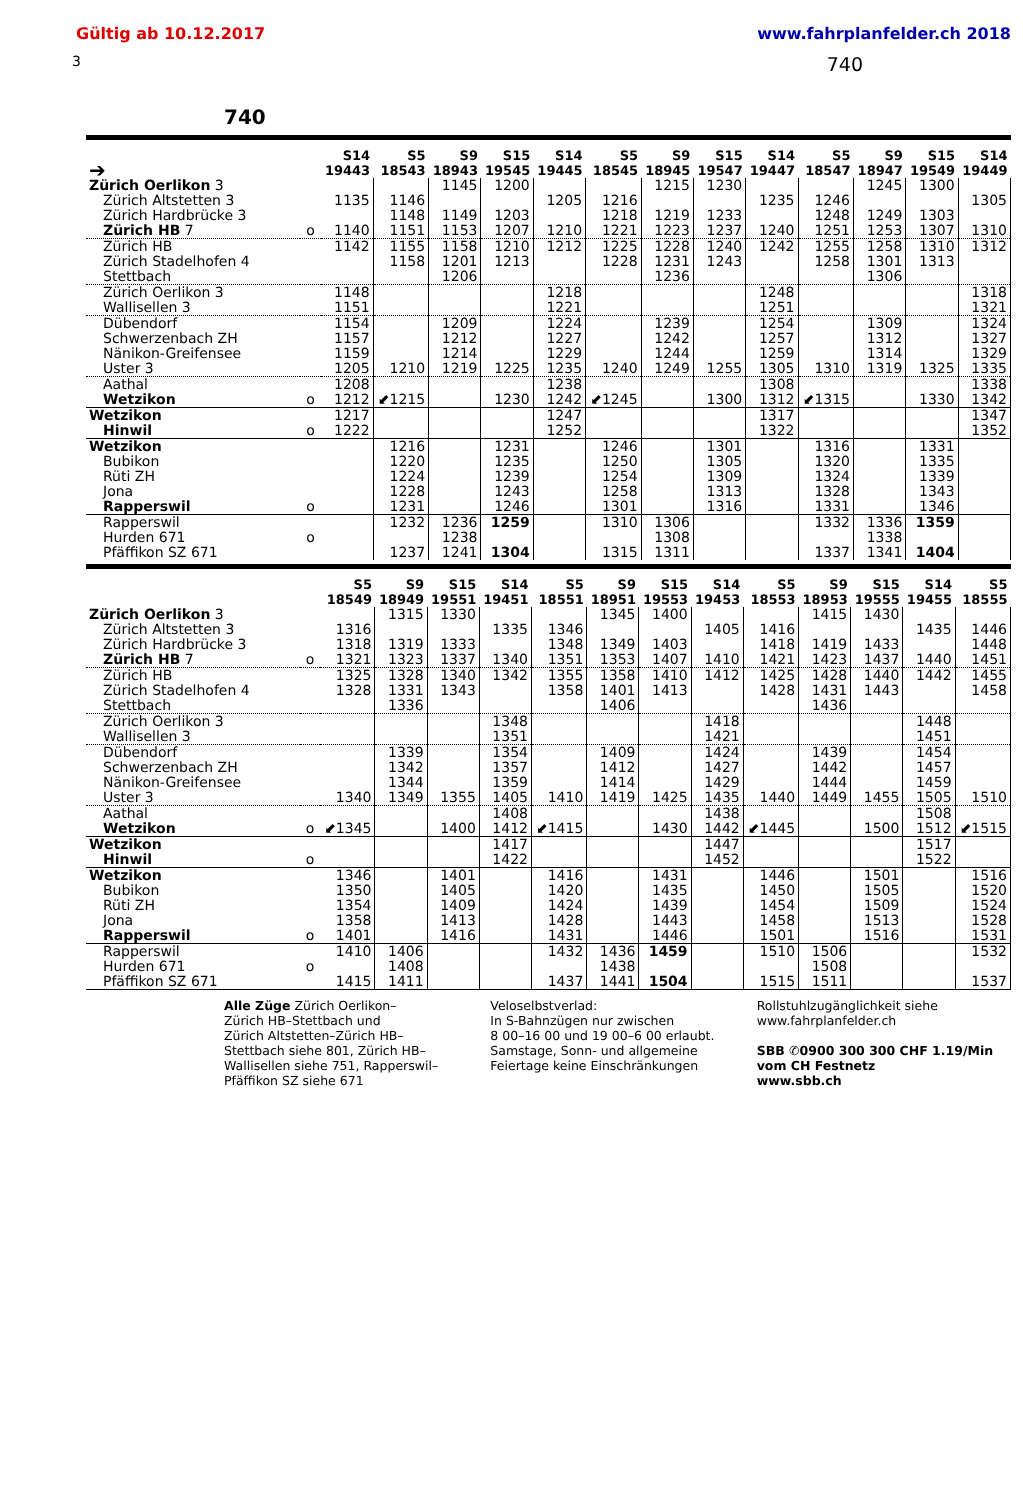Gültig ab 10.12.2017 www.fahrplanfelder.ch 2018
3 740
740
| ➔ | | S14 19443 | S5 18543 | S9 18943 | S15 19545 | S14 19445 | S5 18545 | S9 18945 | S15 19547 | S14 19447 | S5 18547 | S9 18947 | S15 19549 | S14 19449 |
| --- | --- | --- | --- | --- | --- | --- | --- | --- | --- | --- | --- | --- | --- | --- |
| Zürich Oerlikon 3 | | | | 1145 | 1200 | | | 1215 | 1230 | | | 1245 | 1300 | |
| Zürich Altstetten 3 | | 1135 | 1146 | | | 1205 | 1216 | | | 1235 | 1246 | | | 1305 |
| Zürich Hardbrücke 3 | | | 1148 | 1149 | 1203 | | 1218 | 1219 | 1233 | | 1248 | 1249 | 1303 | |
| Zürich HB 7 | o | 1140 | 1151 | 1153 | 1207 | 1210 | 1221 | 1223 | 1237 | 1240 | 1251 | 1253 | 1307 | 1310 |
| Zürich HB | | 1142 | 1155 | 1158 | 1210 | 1212 | 1225 | 1228 | 1240 | 1242 | 1255 | 1258 | 1310 | 1312 |
| Zürich Stadelhofen 4 | | | 1158 | 1201 | 1213 | | 1228 | 1231 | 1243 | | 1258 | 1301 | 1313 | |
| Stettbach | | | | 1206 | | | | 1236 | | | | 1306 | | |
| Zürich Oerlikon 3 | | 1148 | | | | 1218 | | | | 1248 | | | | 1318 |
| Wallisellen 3 | | 1151 | | | | 1221 | | | | 1251 | | | | 1321 |
| Dübendorf | | 1154 | | 1209 | | 1224 | | 1239 | | 1254 | | 1309 | | 1324 |
| Schwerzenbach ZH | | 1157 | | 1212 | | 1227 | | 1242 | | 1257 | | 1312 | | 1327 |
| Nänikon-Greifensee | | 1159 | | 1214 | | 1229 | | 1244 | | 1259 | | 1314 | | 1329 |
| Uster 3 | | 1205 | 1210 | 1219 | 1225 | 1235 | 1240 | 1249 | 1255 | 1305 | 1310 | 1319 | 1325 | 1335 |
| Aathal | | 1208 | | | | 1238 | | | | 1308 | | | | 1338 |
| Wetzikon | o | 1212 | ⬋1215 | | 1230 | 1242 | ⬋1245 | | 1300 | 1312 | ⬋1315 | | 1330 | 1342 |
| Wetzikon | | 1217 | | | | 1247 | | | | 1317 | | | | 1347 |
| Hinwil | o | 1222 | | | | 1252 | | | | 1322 | | | | 1352 |
| Wetzikon | | | 1216 | | 1231 | | 1246 | | 1301 | | 1316 | | 1331 | |
| Bubikon | | | 1220 | | 1235 | | 1250 | | 1305 | | 1320 | | 1335 | |
| Rüti ZH | | | 1224 | | 1239 | | 1254 | | 1309 | | 1324 | | 1339 | |
| Jona | | | 1228 | | 1243 | | 1258 | | 1313 | | 1328 | | 1343 | |
| Rapperswil | o | | 1231 | | 1246 | | 1301 | | 1316 | | 1331 | | 1346 | |
| Rapperswil | | | 1232 | 1236 | 1259 | | 1310 | 1306 | | | 1332 | 1336 | 1359 | |
| Hurden 671 | o | | | 1238 | | | | 1308 | | | | 1338 | | |
| Pfäffikon SZ 671 | | | 1237 | 1241 | 1304 | | 1315 | 1311 | | | 1337 | 1341 | 1404 | |
| | | S5 18549 | S9 18949 | S15 19551 | S14 19451 | S5 18551 | S9 18951 | S15 19553 | S14 19453 | S5 18553 | S9 18953 | S15 19555 | S14 19455 | S5 18555 |
| --- | --- | --- | --- | --- | --- | --- | --- | --- | --- | --- | --- | --- | --- | --- |
| Zürich Oerlikon 3 | | | 1315 | 1330 | | | 1345 | 1400 | | | 1415 | 1430 | | |
| Zürich Altstetten 3 | | 1316 | | | 1335 | 1346 | | | 1405 | 1416 | | | 1435 | 1446 |
| Zürich Hardbrücke 3 | | 1318 | 1319 | 1333 | | 1348 | 1349 | 1403 | | 1418 | 1419 | 1433 | | 1448 |
| Zürich HB 7 | o | 1321 | 1323 | 1337 | 1340 | 1351 | 1353 | 1407 | 1410 | 1421 | 1423 | 1437 | 1440 | 1451 |
| Zürich HB | | 1325 | 1328 | 1340 | 1342 | 1355 | 1358 | 1410 | 1412 | 1425 | 1428 | 1440 | 1442 | 1455 |
| Zürich Stadelhofen 4 | | 1328 | 1331 | 1343 | | 1358 | 1401 | 1413 | | 1428 | 1431 | 1443 | | 1458 |
| Stettbach | | | 1336 | | | | 1406 | | | | 1436 | | | |
| Zürich Oerlikon 3 | | | | | 1348 | | | | 1418 | | | | 1448 | |
| Wallisellen 3 | | | | | 1351 | | | | 1421 | | | | 1451 | |
| Dübendorf | | | 1339 | | 1354 | | 1409 | | 1424 | | 1439 | | 1454 | |
| Schwerzenbach ZH | | | 1342 | | 1357 | | 1412 | | 1427 | | 1442 | | 1457 | |
| Nänikon-Greifensee | | | 1344 | | 1359 | | 1414 | | 1429 | | 1444 | | 1459 | |
| Uster 3 | | 1340 | 1349 | 1355 | 1405 | 1410 | 1419 | 1425 | 1435 | 1440 | 1449 | 1455 | 1505 | 1510 |
| Aathal | | | | | 1408 | | | | 1438 | | | | 1508 | |
| Wetzikon | o | ⬋1345 | | 1400 | 1412 | ⬋1415 | | 1430 | 1442 | ⬋1445 | | 1500 | 1512 | ⬋1515 |
| Wetzikon | | | | | 1417 | | | | 1447 | | | | 1517 | |
| Hinwil | o | | | | 1422 | | | | 1452 | | | | 1522 | |
| Wetzikon | | 1346 | | 1401 | | 1416 | | 1431 | | 1446 | | 1501 | | 1516 |
| Bubikon | | 1350 | | 1405 | | 1420 | | 1435 | | 1450 | | 1505 | | 1520 |
| Rüti ZH | | 1354 | | 1409 | | 1424 | | 1439 | | 1454 | | 1509 | | 1524 |
| Jona | | 1358 | | 1413 | | 1428 | | 1443 | | 1458 | | 1513 | | 1528 |
| Rapperswil | o | 1401 | | 1416 | | 1431 | | 1446 | | 1501 | | 1516 | | 1531 |
| Rapperswil | | 1410 | 1406 | | | 1432 | 1436 | 1459 | | 1510 | 1506 | | | 1532 |
| Hurden 671 | o | | 1408 | | | | 1438 | | | | 1508 | | | |
| Pfäffikon SZ 671 | | 1415 | 1411 | | | 1437 | 1441 | 1504 | | 1515 | 1511 | | | 1537 |
Alle Züge Zürich Oerlikon–
Zürich HB–Stettbach und
Zürich Altstetten–Zürich HB–
Stettbach siehe 801, Zürich HB–
Wallisellen siehe 751, Rapperswil–
Pfäffikon SZ siehe 671
Veloselbstverlad:
In S-Bahnzügen nur zwischen
8 00–16 00 und 19 00–6 00 erlaubt.
Samstage, Sonn- und allgemeine
Feiertage keine Einschränkungen
Rollstuhlzugänglichkeit siehe
www.fahrplanfelder.ch
SBB ✆0900 300 300 CHF 1.19/Min
vom CH Festnetz
www.sbb.ch